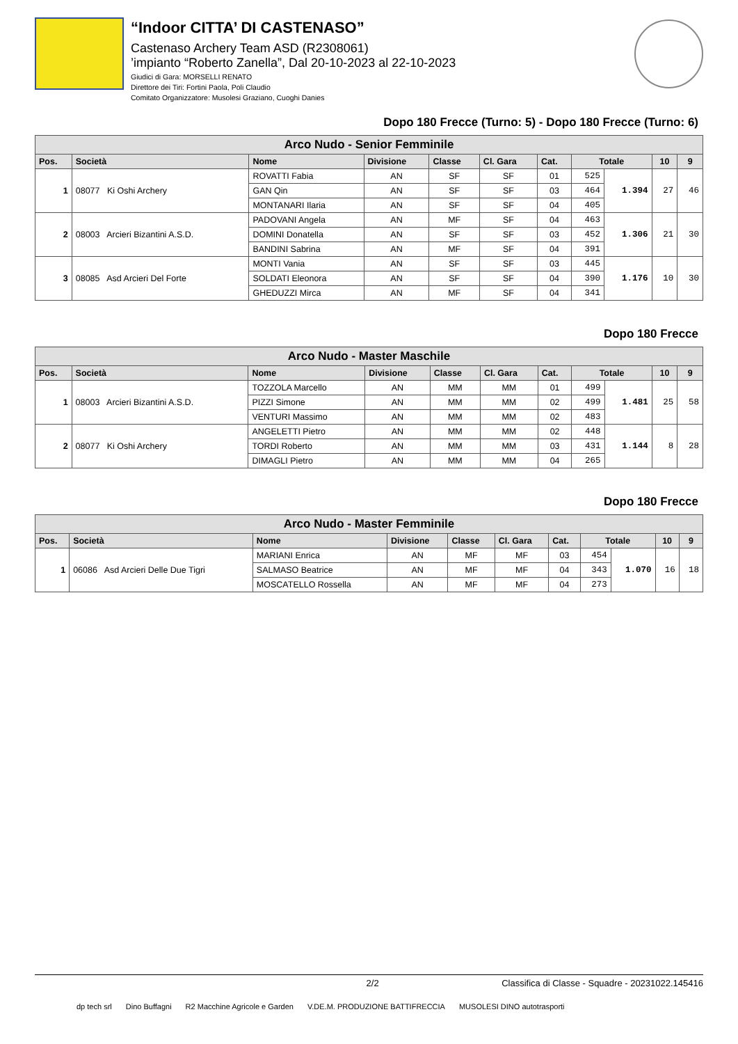“Indoor CITTA’ DI CASTENASO”
Castenaso Archery Team ASD (R2308061)
’impianto “Roberto Zanella”, Dal 20-10-2023 al 22-10-2023
Giudici di Gara: MORSELLI RENATO
Direttore dei Tiri: Fortini Paola, Poli Claudio
Comitato Organizzatore: Musolesi Graziano, Cuoghi Danies
Dopo 180 Frecce (Turno: 5) - Dopo 180 Frecce (Turno: 6)
| Arco Nudo - Senior Femminile | | | | | | | | | | |
| Pos. | Società | Nome | Divisione | Classe | Cl. Gara | Cat. | Totale | | 10 | 9 |
| 1 | 08077 Ki Oshi Archery | ROVATTI Fabia | AN | SF | SF | 01 | 525 | 1.394 | 27 | 46 |
| | | GAN Qin | AN | SF | SF | 03 | 464 | | | |
| | | MONTANARI Ilaria | AN | SF | SF | 04 | 405 | | | |
| 2 | 08003 Arcieri Bizantini A.S.D. | PADOVANI Angela | AN | MF | SF | 04 | 463 | 1.306 | 21 | 30 |
| | | DOMINI Donatella | AN | SF | SF | 03 | 452 | | | |
| | | BANDINI Sabrina | AN | MF | SF | 04 | 391 | | | |
| 3 | 08085 Asd Arcieri Del Forte | MONTI Vania | AN | SF | SF | 03 | 445 | 1.176 | 10 | 30 |
| | | SOLDATI Eleonora | AN | SF | SF | 04 | 390 | | | |
| | | GHEDUZZI Mirca | AN | MF | SF | 04 | 341 | | | |
Dopo 180 Frecce
| Arco Nudo - Master Maschile | | | | | | | | | | |
| Pos. | Società | Nome | Divisione | Classe | Cl. Gara | Cat. | Totale | | 10 | 9 |
| 1 | 08003 Arcieri Bizantini A.S.D. | TOZZOLA Marcello | AN | MM | MM | 01 | 499 | 1.481 | 25 | 58 |
| | | PIZZI Simone | AN | MM | MM | 02 | 499 | | | |
| | | VENTURI Massimo | AN | MM | MM | 02 | 483 | | | |
| 2 | 08077 Ki Oshi Archery | ANGELETTI Pietro | AN | MM | MM | 02 | 448 | 1.144 | 8 | 28 |
| | | TORDI Roberto | AN | MM | MM | 03 | 431 | | | |
| | | DIMAGLI Pietro | AN | MM | MM | 04 | 265 | | | |
Dopo 180 Frecce
| Arco Nudo - Master Femminile | | | | | | | | | | |
| Pos. | Società | Nome | Divisione | Classe | Cl. Gara | Cat. | Totale | | 10 | 9 |
| 1 | 06086 Asd Arcieri Delle Due Tigri | MARIANI Enrica | AN | MF | MF | 03 | 454 | 1.070 | 16 | 18 |
| | | SALMASO Beatrice | AN | MF | MF | 04 | 343 | | | |
| | | MOSCATELLO Rossella | AN | MF | MF | 04 | 273 | | | |
2/2 Classifica di Classe - Squadre - 20231022.145416
dp tech srl Dino Buffagni R2 Macchine Agricole e Garden V.DE.M. PRODUZIONE BATTIFRECCIA MUSOLESI DINO autotrasporti